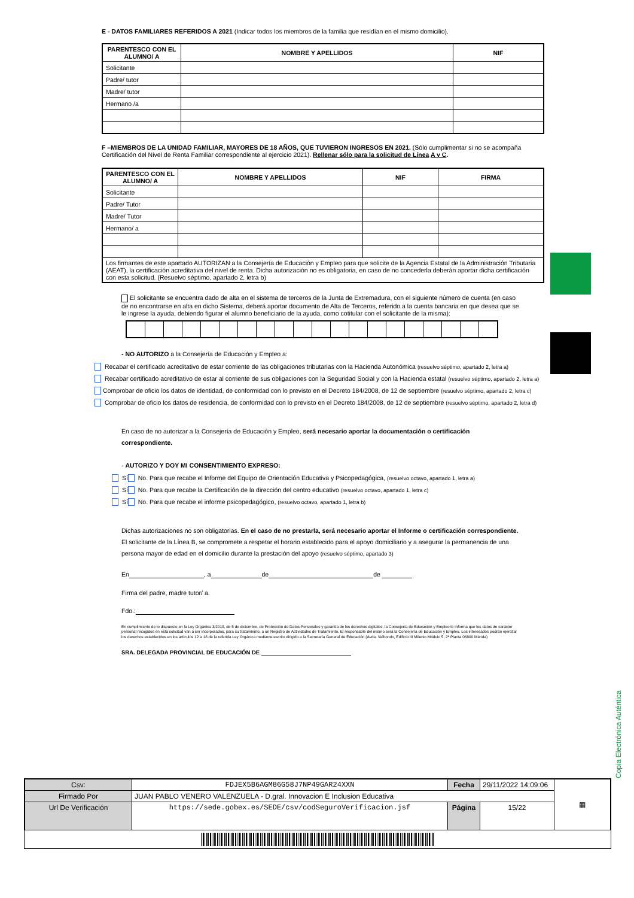E - DATOS FAMILIARES REFERIDOS A 2021 (Indicar todos los miembros de la familia que residían en el mismo domicilio).
| PARENTESCO CON EL ALUMNO/ A | NOMBRE Y APELLIDOS | NIF |
| --- | --- | --- |
| Solicitante | | |
| Padre/ tutor | | |
| Madre/ tutor | | |
| Hermano /a | | |
F –MIEMBROS DE LA UNIDAD FAMILIAR, MAYORES DE 18 AÑOS, QUE TUVIERON INGRESOS EN 2021. (Sólo cumplimentar si no se acompaña Certificación del Nivel de Renta Familiar correspondiente al ejercicio 2021). Rellenar sólo para la solicitud de Línea A y C.
| PARENTESCO CON EL ALUMNO/ A | NOMBRE Y APELLIDOS | NIF | FIRMA |
| --- | --- | --- | --- |
| Solicitante | | | |
| Padre/ Tutor | | | |
| Madre/ Tutor | | | |
| Hermano/ a | | | |
| Los firmantes de este apartado AUTORIZAN a la Consejería de Educación y Empleo para que solicite de la Agencia Estatal de la Administración Tributaria (AEAT), la certificación acreditativa del nivel de renta. Dicha autorización no es obligatoria, en caso de no concederla deberán aportar dicha certificación con esta solicitud. (Resuelvo séptimo, apartado 2, letra b) | | | |
El solicitante se encuentra dado de alta en el sistema de terceros de la Junta de Extremadura, con el siguiente número de cuenta (en caso de no encontrarse en alta en dicho Sistema, deberá aportar documento de Alta de Terceros, referido a la cuenta bancaria en que desea que se le ingrese la ayuda, debiendo figurar el alumno beneficiario de la ayuda, como cotitular con el solicitante de la misma):
- NO AUTORIZO a la Consejería de Educación y Empleo a:
Recabar el certificado acreditativo de estar corriente de las obligaciones tributarias con la Hacienda Autonómica (resuelvo séptimo, apartado 2, letra a)
Recabar certificado acreditativo de estar al corriente de sus obligaciones con la Seguridad Social y con la Hacienda estatal (resuelvo séptimo, apartado 2, letra a)
Comprobar de oficio los datos de identidad, de conformidad con lo previsto en el Decreto 184/2008, de 12 de septiembre (resuelvo séptimo, apartado 2, letra c)
Comprobar de oficio los datos de residencia, de conformidad con lo previsto en el Decreto 184/2008, de 12 de septiembre (resuelvo séptimo, apartado 2, letra d)
En caso de no autorizar a la Consejería de Educación y Empleo, será necesario aportar la documentación o certificación correspondiente.
- AUTORIZO Y DOY MI CONSENTIMIENTO EXPRESO:
Sí No. Para que recabe el Informe del Equipo de Orientación Educativa y Psicopedagógica, (resuelvo octavo, apartado 1, letra a)
Sí No. Para que recabe la Certificación de la dirección del centro educativo (resuelvo octavo, apartado 1, letra c)
Sí No. Para que recabe el informe psicopedagógico, (resuelvo octavo, apartado 1, letra b)
Dichas autorizaciones no son obligatorias. En el caso de no prestarla, será necesario aportar el Informe o certificación correspondiente.
El solicitante de la Línea B, se compromete a respetar el horario establecido para el apoyo domiciliario y a asegurar la permanencia de una persona mayor de edad en el domicilio durante la prestación del apoyo (resuelvo séptimo, apartado 3)
En , a de de
Firma del padre, madre tutor/ a.
Fdo.:
En cumplimiento de lo dispuesto en la Ley Orgánica 3/2018, de 5 de diciembre, de Protección de Datos Personales y garantía de los derechos digitales, la Consejería de Educación y Empleo le informa que los datos de carácter personal recogidos en esta solicitud van a ser incorporados, para su tratamiento, a un Registro de Actividades de Tratamiento. El responsable del mismo será la Consejería de Educación y Empleo. Los interesados podrán ejercitar los derechos establecidos en los artículos 12 a 18 de la referida Ley Orgánica mediante escrito dirigido a la Secretaría General de Educación (Avda. Valhondo, Edificio III Milenio Módulo 5, 2ª Planta 06800 Mérida)
SRA. DELEGADA PROVINCIAL DE EDUCACIÓN DE
Copia Electrónica Auténtica
| Csv: | FDJEX5B6AGM86G58J7NP49GAR24XXN | Fecha | 29/11/2022 14:09:06 | ▦ |
| Firmado Por | JUAN PABLO VENERO VALENZUELA - D.gral. Innovacion E Inclusion Educativa | | | |
| Url De Verificación | https://sede.gobex.es/SEDE/csv/codSeguroVerificacion.jsf | Página | 15/22 | |